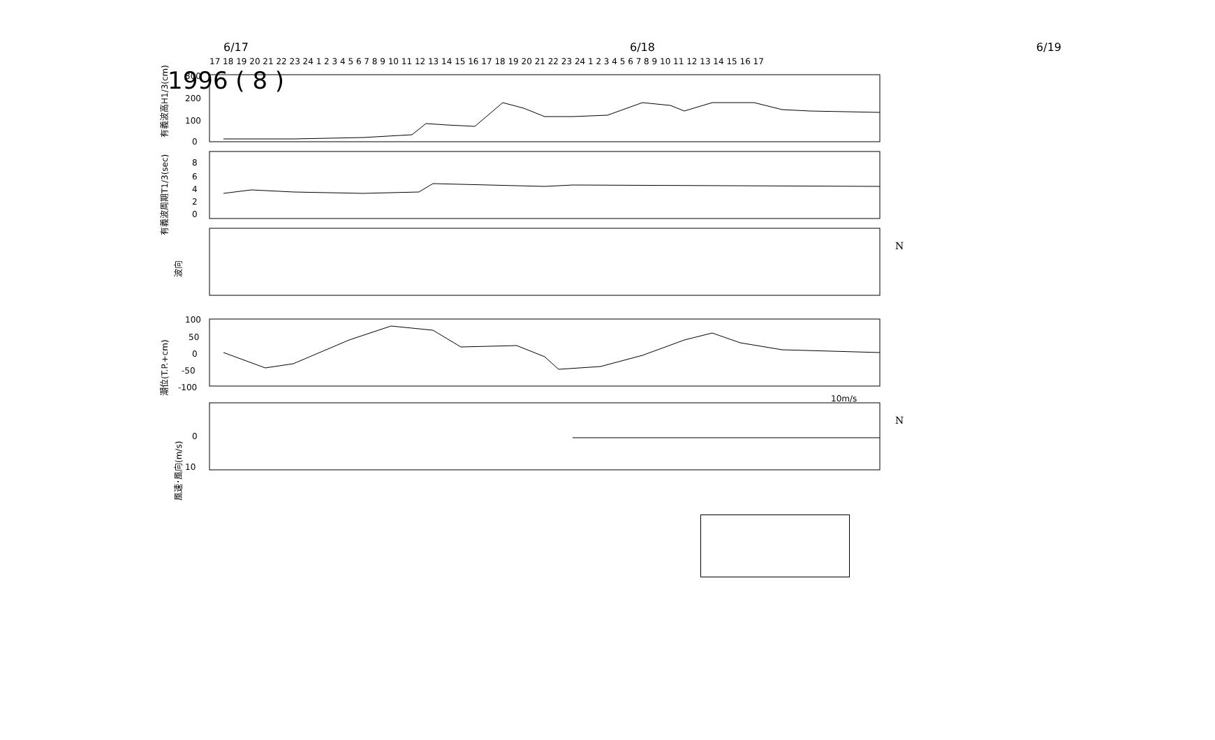1996 ( 8 )
6/17 6/18 6/19
17 18 19 20 21 22 23 24 1 2 3 4 5 6 7 8 9 10 11 12 13 14 15 16 17 18 19 20 21 22 23 24 1 2 3 4 5 6 7 8 9 10 11 12 13 14 15 16 17
300
200
100
0
有義波高H1/3(cm)
8
6
4
2
0
有義波周期T1/3(sec)
波向
N
100
50
0
-50
-100
潮位(T.P.+cm)
10m/s
0
10
風速･風向(m/s)
N